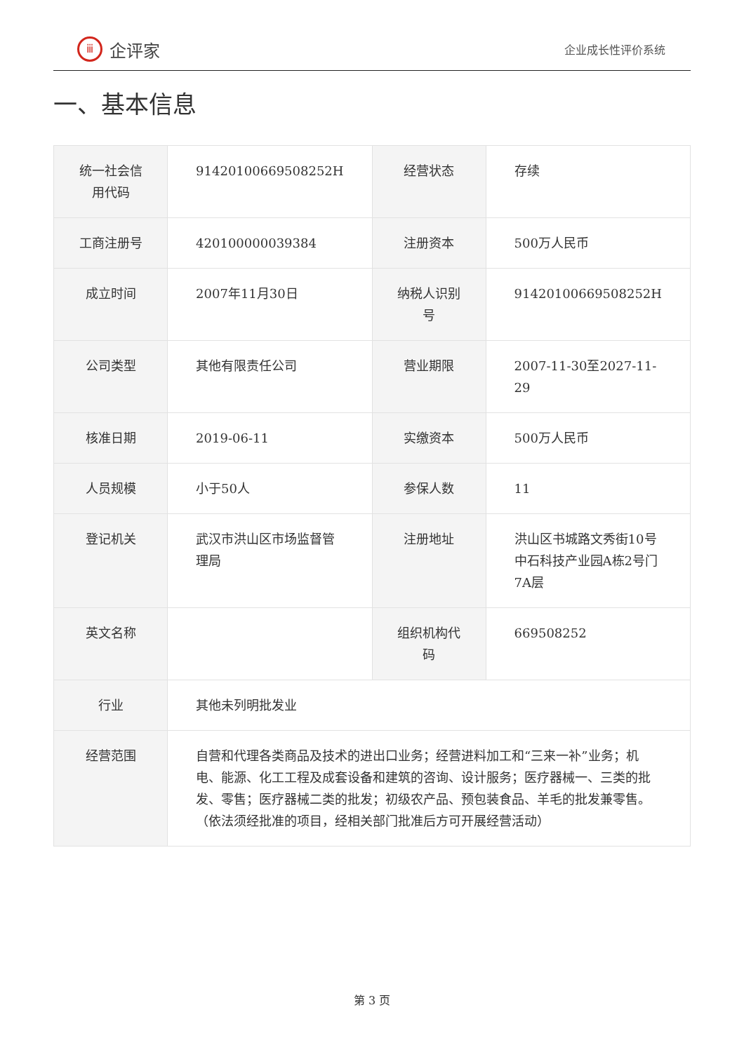ⅲ
企评家
企业成长性评价系统
一、基本信息
| 统一社会信用代码 | 91420100669508252H | 经营状态 | 存续 |
| 工商注册号 | 420100000039384 | 注册资本 | 500万人民币 |
| 成立时间 | 2007年11月30日 | 纳税人识别号 | 91420100669508252H |
| 公司类型 | 其他有限责任公司 | 营业期限 | 2007-11-30至2027-11-29 |
| 核准日期 | 2019-06-11 | 实缴资本 | 500万人民币 |
| 人员规模 | 小于50人 | 参保人数 | 11 |
| 登记机关 | 武汉市洪山区市场监督管理局 | 注册地址 | 洪山区书城路文秀街10号中石科技产业园A栋2号门7A层 |
| 英文名称 | | 组织机构代码 | 669508252 |
| 行业 | 其他未列明批发业 | | |
| 经营范围 | 自营和代理各类商品及技术的进出口业务；经营进料加工和“三来一补”业务；机电、能源、化工工程及成套设备和建筑的咨询、设计服务；医疗器械一、三类的批发、零售；医疗器械二类的批发；初级农产品、预包装食品、羊毛的批发兼零售。（依法须经批准的项目，经相关部门批准后方可开展经营活动） | | |
第 3 页